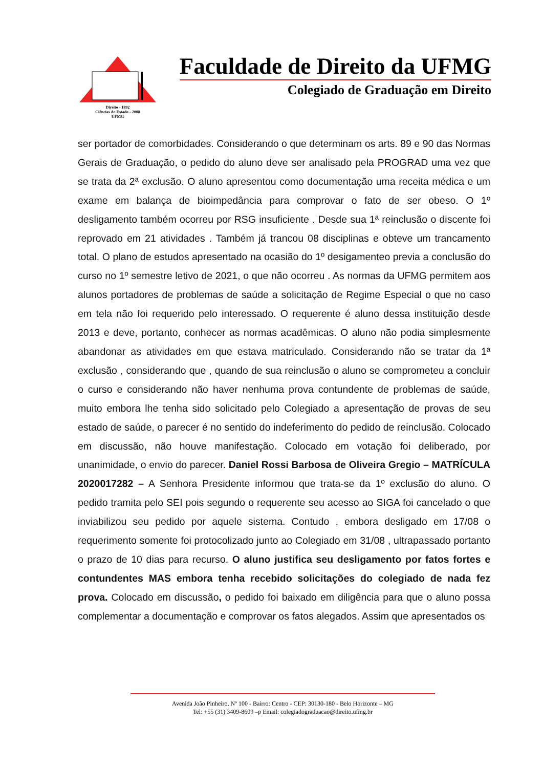Direito - 1892
Ciências do Estado - 2008
UFMG
Faculdade de Direito da UFMG
Colegiado de Graduação em Direito
ser portador de comorbidades. Considerando o que determinam os arts. 89 e 90 das Normas Gerais de Graduação, o pedido do aluno deve ser analisado pela PROGRAD uma vez que se trata da 2ª exclusão. O aluno apresentou como documentação uma receita médica e um exame em balança de bioimpedância para comprovar o fato de ser obeso. O 1º desligamento também ocorreu por RSG insuficiente . Desde sua 1ª reinclusão o discente foi reprovado em 21 atividades . Também já trancou 08 disciplinas e obteve um trancamento total. O plano de estudos apresentado na ocasião do 1º desigamenteo previa a conclusão do curso no 1º semestre letivo de 2021, o que não ocorreu . As normas da UFMG permitem aos alunos portadores de problemas de saúde a solicitação de Regime Especial o que no caso em tela não foi requerido pelo interessado. O requerente é aluno dessa instituição desde 2013 e deve, portanto, conhecer as normas acadêmicas. O aluno não podia simplesmente abandonar as atividades em que estava matriculado. Considerando não se tratar da 1ª exclusão , considerando que , quando de sua reinclusão o aluno se comprometeu a concluir o curso e considerando não haver nenhuma prova contundente de problemas de saúde, muito embora lhe tenha sido solicitado pelo Colegiado a apresentação de provas de seu estado de saúde, o parecer é no sentido do indeferimento do pedido de reinclusão. Colocado em discussão, não houve manifestação. Colocado em votação foi deliberado, por unanimidade, o envio do parecer. Daniel Rossi Barbosa de Oliveira Gregio – MATRÍCULA 2020017282 – A Senhora Presidente informou que trata-se da 1º exclusão do aluno. O pedido tramita pelo SEI pois segundo o requerente seu acesso ao SIGA foi cancelado o que inviabilizou seu pedido por aquele sistema. Contudo , embora desligado em 17/08 o requerimento somente foi protocolizado junto ao Colegiado em 31/08 , ultrapassado portanto o prazo de 10 dias para recurso. O aluno justifica seu desligamento por fatos fortes e contundentes MAS embora tenha recebido solicitações do colegiado de nada fez prova. Colocado em discussão, o pedido foi baixado em diligência para que o aluno possa complementar a documentação e comprovar os fatos alegados. Assim que apresentados os
Avenida João Pinheiro, Nº 100 - Bairro: Centro - CEP: 30130-180 - Belo Horizonte – MG
Tel: +55 (31) 3409-8609 –p Email: colegiadograduacao@direito.ufmg.br